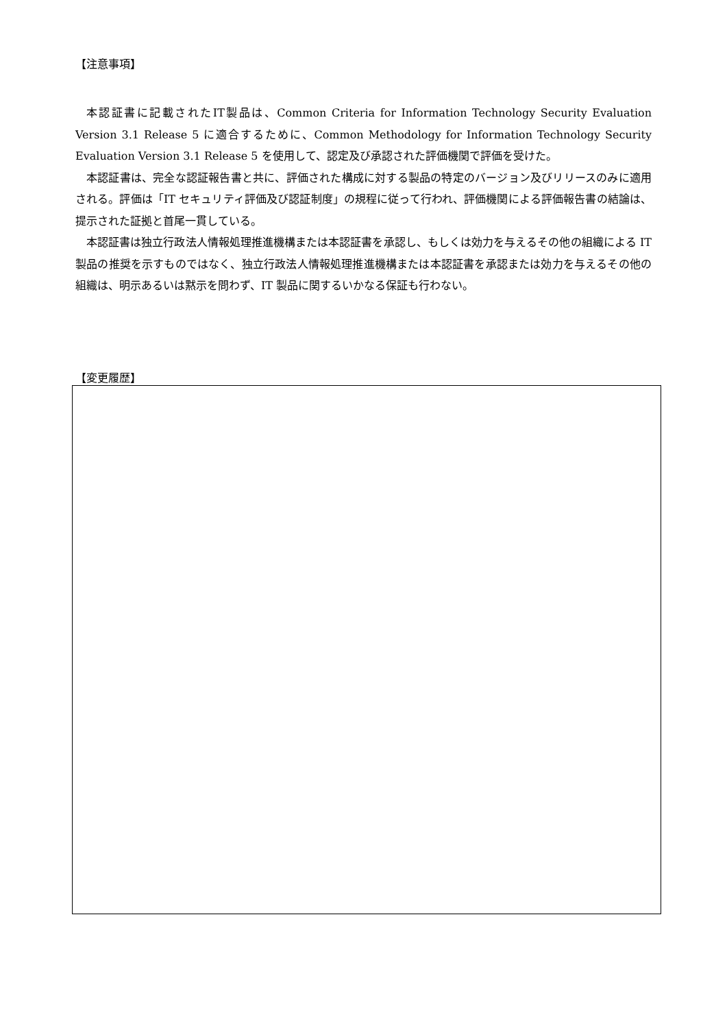【注意事項】
本認証書に記載されたIT製品は、Common Criteria for Information Technology Security Evaluation Version 3.1 Release 5 に適合するために、Common Methodology for Information Technology Security Evaluation Version 3.1 Release 5 を使用して、認定及び承認された評価機関で評価を受けた。
本認証書は、完全な認証報告書と共に、評価された構成に対する製品の特定のバージョン及びリリースのみに適用される。評価は「IT セキュリティ評価及び認証制度」の規程に従って行われ、評価機関による評価報告書の結論は、提示された証拠と首尾一貫している。
本認証書は独立行政法人情報処理推進機構または本認証書を承認し、もしくは効力を与えるその他の組織による IT 製品の推奨を示すものではなく、独立行政法人情報処理推進機構または本認証書を承認または効力を与えるその他の組織は、明示あるいは黙示を問わず、IT 製品に関するいかなる保証も行わない。
【変更履歴】